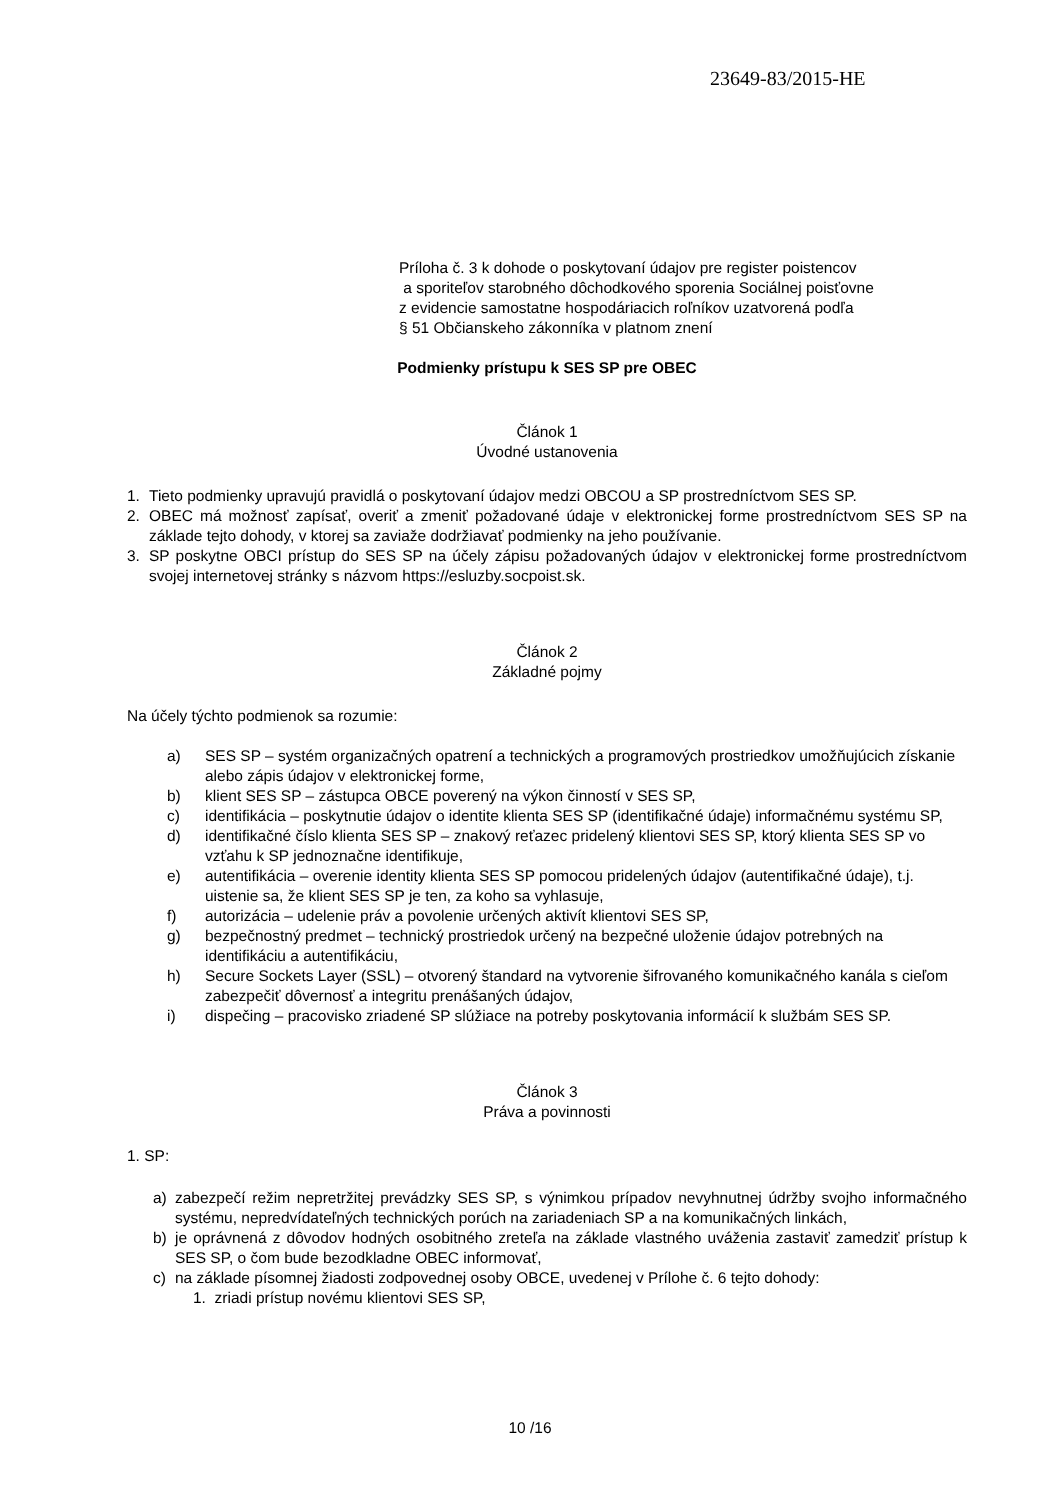23649-83/2015-HE
Príloha č. 3 k dohode o poskytovaní údajov pre register poistencov
a sporiteľov starobného dôchodkového sporenia Sociálnej poisťovne
z evidencie samostatne hospodáriacich roľníkov uzatvorená podľa
§ 51 Občianskeho zákonníka v platnom znení
Podmienky prístupu k SES SP pre OBEC
Článok 1
Úvodné ustanovenia
1. Tieto podmienky upravujú pravidlá o poskytovaní údajov medzi OBCOU a SP prostredníctvom SES SP.
2. OBEC má možnosť zapísať, overiť a zmeniť požadované údaje v elektronickej forme prostredníctvom SES SP na základe tejto dohody, v ktorej sa zaviaže dodržiavať podmienky na jeho používanie.
3. SP poskytne OBCI prístup do SES SP na účely zápisu požadovaných údajov v elektronickej forme prostredníctvom svojej internetovej stránky s názvom https://esluzby.socpoist.sk.
Článok 2
Základné pojmy
Na účely týchto podmienok sa rozumie:
a) SES SP – systém organizačných opatrení a technických a programových prostriedkov umožňujúcich získanie alebo zápis údajov v elektronickej forme,
b) klient SES SP – zástupca OBCE poverený na výkon činností v SES SP,
c) identifikácia – poskytnutie údajov o identite klienta SES SP (identifikačné údaje) informačnému systému SP,
d) identifikačné číslo klienta SES SP – znakový reťazec pridelený klientovi SES SP, ktorý klienta SES SP vo vzťahu k SP jednoznačne identifikuje,
e) autentifikácia – overenie identity klienta SES SP pomocou pridelených údajov (autentifikačné údaje), t.j. uistenie sa, že klient SES SP je ten, za koho sa vyhlasuje,
f) autorizácia – udelenie práv a povolenie určených aktivít klientovi SES SP,
g) bezpečnostný predmet – technický prostriedok určený na bezpečné uloženie údajov potrebných na identifikáciu a autentifikáciu,
h) Secure Sockets Layer (SSL) – otvorený štandard na vytvorenie šifrovaného komunikačného kanála s cieľom zabezpečiť dôvernosť a integritu prenášaných údajov,
i) dispečing – pracovisko zriadené SP slúžiace na potreby poskytovania informácií k službám SES SP.
Článok 3
Práva a povinnosti
1. SP:
a) zabezpečí režim nepretržitej prevádzky SES SP, s výnimkou prípadov nevyhnutnej údržby svojho informačného systému, nepredvídateľných technických porúch na zariadeniach SP a na komunikačných linkách,
b) je oprávnená z dôvodov hodných osobitného zreteľa na základe vlastného uváženia zastaviť zamedziť prístup k SES SP, o čom bude bezodkladne OBEC informovať,
c) na základe písomnej žiadosti zodpovednej osoby OBCE, uvedenej v Prílohe č. 6 tejto dohody:
1. zriadi prístup novému klientovi SES SP,
10 /16